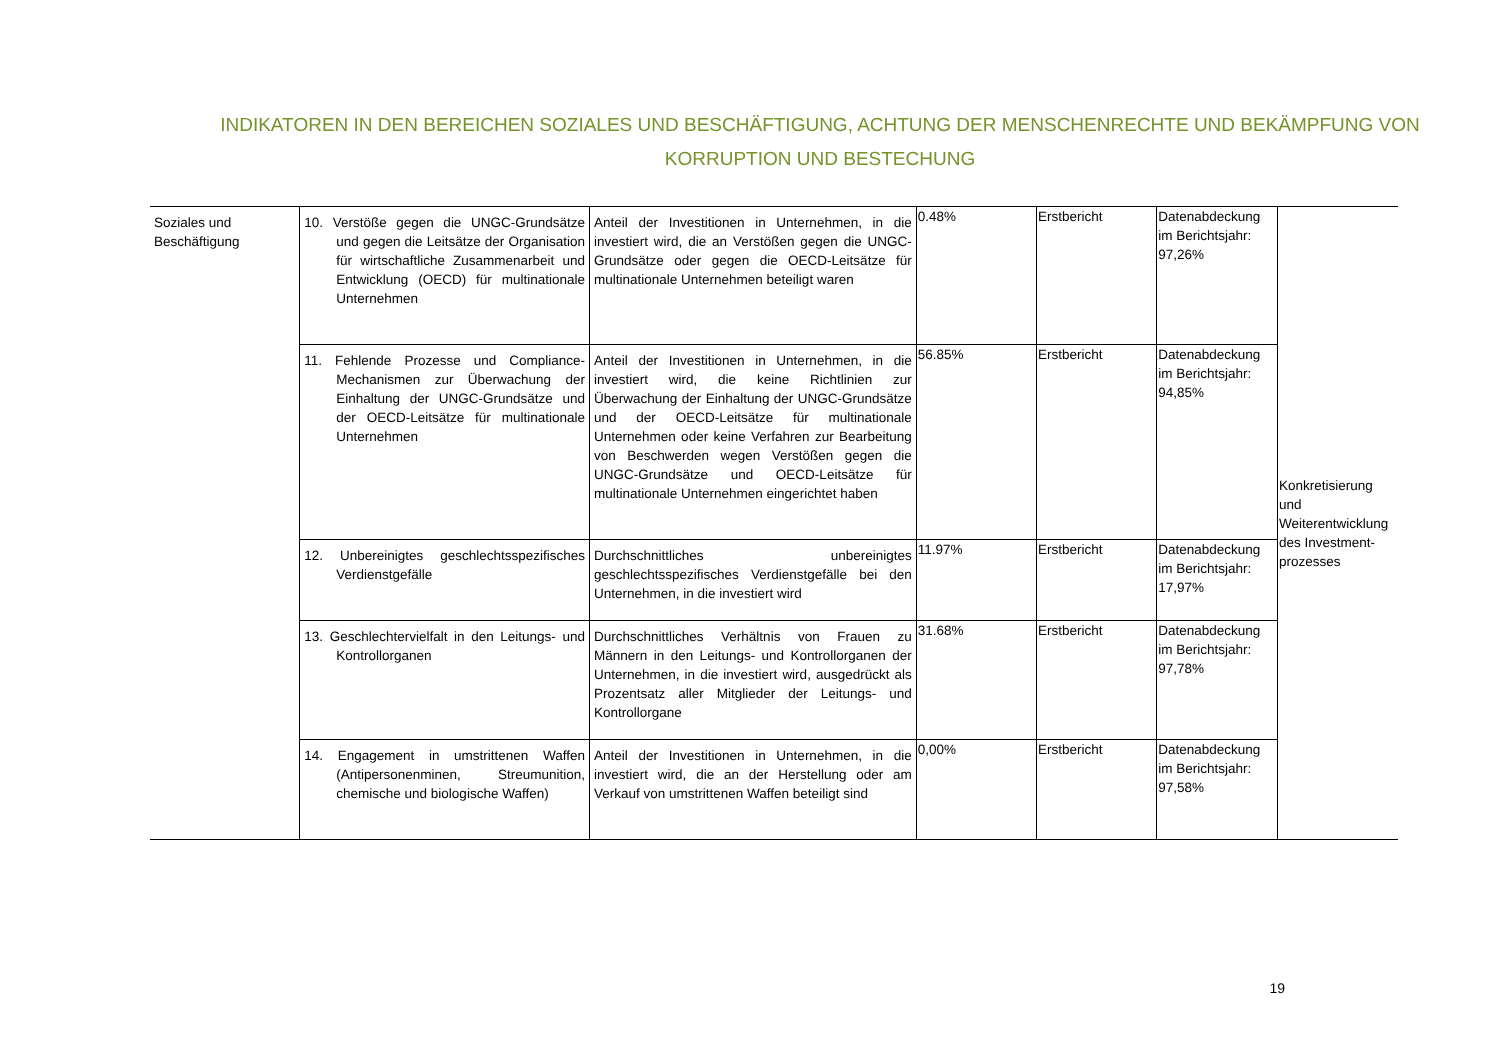INDIKATOREN IN DEN BEREICHEN SOZIALES UND BESCHÄFTIGUNG, ACHTUNG DER MENSCHENRECHTE UND BEKÄMPFUNG VON KORRUPTION UND BESTECHUNG
| Soziales und Beschäftigung | 10. Verstöße gegen die UNGC-Grundsätze und gegen die Leitsätze der Organisation für wirtschaftliche Zusammenarbeit und Entwicklung (OECD) für multinationale Unternehmen | Anteil der Investitionen in Unternehmen, in die investiert wird, die an Verstößen gegen die UNGC-Grundsätze oder gegen die OECD-Leitsätze für multinationale Unternehmen beteiligt waren | 0.48% | Erstbericht | Datenabdeckung im Berichtsjahr: 97,26% | Konkretisierung und Weiterentwicklung des Investment-prozesses |
| | 11. Fehlende Prozesse und Compliance-Mechanismen zur Überwachung der Einhaltung der UNGC-Grundsätze und der OECD-Leitsätze für multinationale Unternehmen | Anteil der Investitionen in Unternehmen, in die investiert wird, die keine Richtlinien zur Überwachung der Einhaltung der UNGC-Grundsätze und der OECD-Leitsätze für multinationale Unternehmen oder keine Verfahren zur Bearbeitung von Beschwerden wegen Verstößen gegen die UNGC-Grundsätze und OECD-Leitsätze für multinationale Unternehmen eingerichtet haben | 56.85% | Erstbericht | Datenabdeckung im Berichtsjahr: 94,85% | |
| | 12. Unbereinigtes geschlechtsspezifisches Verdienstgefälle | Durchschnittliches unbereinigtes geschlechtsspezifisches Verdienstgefälle bei den Unternehmen, in die investiert wird | 11.97% | Erstbericht | Datenabdeckung im Berichtsjahr: 17,97% | |
| | 13. Geschlechtervielfalt in den Leitungs- und Kontrollorganen | Durchschnittliches Verhältnis von Frauen zu Männern in den Leitungs- und Kontrollorganen der Unternehmen, in die investiert wird, ausgedrückt als Prozentsatz aller Mitglieder der Leitungs- und Kontrollorgane | 31.68% | Erstbericht | Datenabdeckung im Berichtsjahr: 97,78% | |
| | 14. Engagement in umstrittenen Waffen (Antipersonenminen, Streumunition, chemische und biologische Waffen) | Anteil der Investitionen in Unternehmen, in die investiert wird, die an der Herstellung oder am Verkauf von umstrittenen Waffen beteiligt sind | 0,00% | Erstbericht | Datenabdeckung im Berichtsjahr: 97,58% | |
19